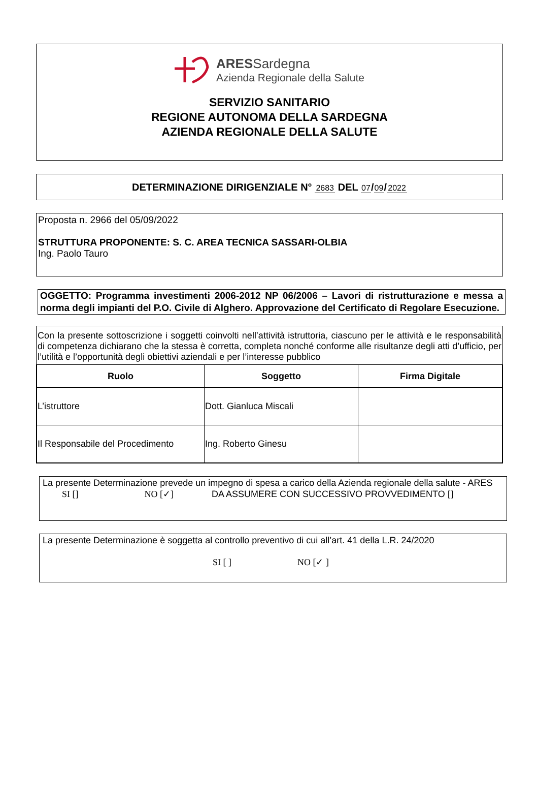ARESSardegna
Azienda Regionale della Salute
SERVIZIO SANITARIO
REGIONE AUTONOMA DELLA SARDEGNA
AZIENDA REGIONALE DELLA SALUTE
DETERMINAZIONE DIRIGENZIALE N° 2683 DEL 07 / 09 / 2022
Proposta n. 2966 del 05/09/2022
STRUTTURA PROPONENTE: S. C. AREA TECNICA SASSARI-OLBIA
Ing. Paolo Tauro
OGGETTO: Programma investimenti 2006-2012 NP 06/2006 – Lavori di ristrutturazione e messa a norma degli impianti del P.O. Civile di Alghero. Approvazione del Certificato di Regolare Esecuzione.
Con la presente sottoscrizione i soggetti coinvolti nell’attività istruttoria, ciascuno per le attività e le responsabilità di competenza dichiarano che la stessa è corretta, completa nonché conforme alle risultanze degli atti d’ufficio, per l’utilità e l’opportunità degli obiettivi aziendali e per l’interesse pubblico
| Ruolo | Soggetto | Firma Digitale |
| --- | --- | --- |
| L’istruttore | Dott. Gianluca Miscali | |
| Il Responsabile del Procedimento | Ing. Roberto Ginesu | |
La presente Determinazione prevede un impegno di spesa a carico della Azienda regionale della salute - ARES
SI [] NO [✓] DA ASSUMERE CON SUCCESSIVO PROVVEDIMENTO []
La presente Determinazione è soggetta al controllo preventivo di cui all’art. 41 della L.R. 24/2020
SI [ ] NO [✓ ]